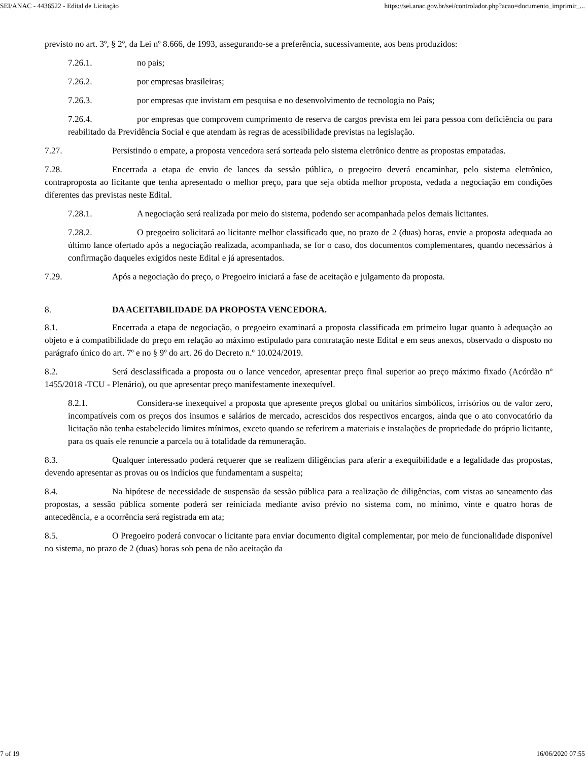SEI/ANAC - 4436522 - Edital de Licitação https://sei.anac.gov.br/sei/controlador.php?acao=documento_imprimir_...
previsto no art. 3º, § 2º, da Lei nº 8.666, de 1993, assegurando-se a preferência, sucessivamente, aos bens produzidos:
7.26.1. no pais;
7.26.2. por empresas brasileiras;
7.26.3. por empresas que invistam em pesquisa e no desenvolvimento de tecnologia no País;
7.26.4. por empresas que comprovem cumprimento de reserva de cargos prevista em lei para pessoa com deficiência ou para reabilitado da Previdência Social e que atendam às regras de acessibilidade previstas na legislação.
7.27. Persistindo o empate, a proposta vencedora será sorteada pelo sistema eletrônico dentre as propostas empatadas.
7.28. Encerrada a etapa de envio de lances da sessão pública, o pregoeiro deverá encaminhar, pelo sistema eletrônico, contraproposta ao licitante que tenha apresentado o melhor preço, para que seja obtida melhor proposta, vedada a negociação em condições diferentes das previstas neste Edital.
7.28.1. A negociação será realizada por meio do sistema, podendo ser acompanhada pelos demais licitantes.
7.28.2. O pregoeiro solicitará ao licitante melhor classificado que, no prazo de 2 (duas) horas, envie a proposta adequada ao último lance ofertado após a negociação realizada, acompanhada, se for o caso, dos documentos complementares, quando necessários à confirmação daqueles exigidos neste Edital e já apresentados.
7.29. Após a negociação do preço, o Pregoeiro iniciará a fase de aceitação e julgamento da proposta.
8. DA ACEITABILIDADE DA PROPOSTA VENCEDORA.
8.1. Encerrada a etapa de negociação, o pregoeiro examinará a proposta classificada em primeiro lugar quanto à adequação ao objeto e à compatibilidade do preço em relação ao máximo estipulado para contratação neste Edital e em seus anexos, observado o disposto no parágrafo único do art. 7º e no § 9º do art. 26 do Decreto n.º 10.024/2019.
8.2. Será desclassificada a proposta ou o lance vencedor, apresentar preço final superior ao preço máximo fixado (Acórdão nº 1455/2018 -TCU - Plenário), ou que apresentar preço manifestamente inexequível.
8.2.1. Considera-se inexequível a proposta que apresente preços global ou unitários simbólicos, irrisórios ou de valor zero, incompatíveis com os preços dos insumos e salários de mercado, acrescidos dos respectivos encargos, ainda que o ato convocatório da licitação não tenha estabelecido limites mínimos, exceto quando se referirem a materiais e instalações de propriedade do próprio licitante, para os quais ele renuncie a parcela ou à totalidade da remuneração.
8.3. Qualquer interessado poderá requerer que se realizem diligências para aferir a exequibilidade e a legalidade das propostas, devendo apresentar as provas ou os indícios que fundamentam a suspeita;
8.4. Na hipótese de necessidade de suspensão da sessão pública para a realização de diligências, com vistas ao saneamento das propostas, a sessão pública somente poderá ser reiniciada mediante aviso prévio no sistema com, no mínimo, vinte e quatro horas de antecedência, e a ocorrência será registrada em ata;
8.5. O Pregoeiro poderá convocar o licitante para enviar documento digital complementar, por meio de funcionalidade disponível no sistema, no prazo de 2 (duas) horas sob pena de não aceitação da
7 of 19 16/06/2020 07:55